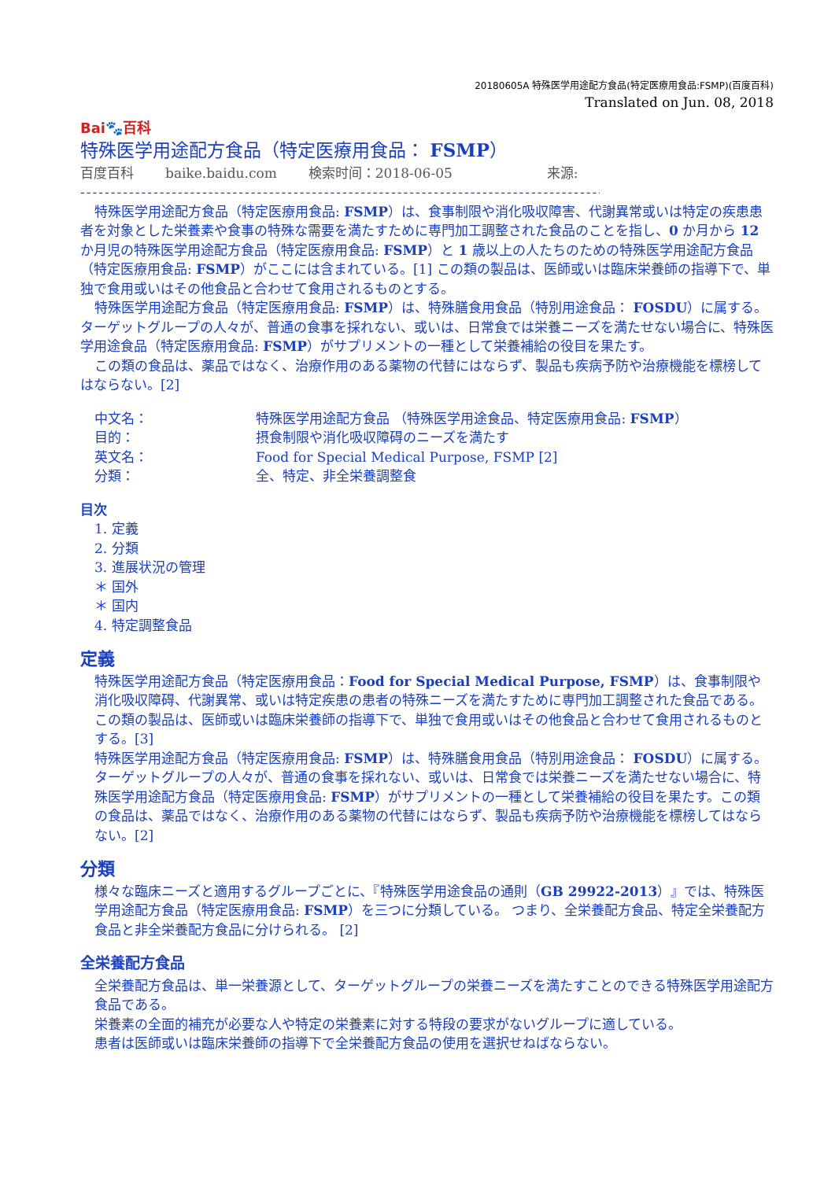20180605A 特殊医学用途配方食品(特定医療用食品:FSMP)(百度百科)
Translated on Jun. 08, 2018
Bai🐾百科
特殊医学用途配方食品（特定医療用食品： FSMP）
百度百科 baike.baidu.com 検索时间：2018-06-05 来源:
-----------------------------------------------------------------------------------------
特殊医学用途配方食品（特定医療用食品: FSMP）は、食事制限や消化吸収障害、代謝異常或いは特定の疾患患者を対象とした栄養素や食事の特殊な需要を満たすために専門加工調整された食品のことを指し、0 か月から 12 か月児の特殊医学用途配方食品（特定医療用食品: FSMP）と 1 歳以上の人たちのための特殊医学用途配方食品（特定医療用食品: FSMP）がここには含まれている。[1] この類の製品は、医師或いは臨床栄養師の指導下で、単独で食用或いはその他食品と合わせて食用されるものとする。
特殊医学用途配方食品（特定医療用食品: FSMP）は、特殊膳食用食品（特別用途食品： FOSDU）に属する。ターゲットグループの人々が、普通の食事を採れない、或いは、日常食では栄養ニーズを満たせない場合に、特殊医学用途食品（特定医療用食品: FSMP）がサプリメントの一種として栄養補給の役目を果たす。
この類の食品は、薬品ではなく、治療作用のある薬物の代替にはならず、製品も疾病予防や治療機能を標榜してはならない。[2]
| 中文名： | 特殊医学用途配方食品 （特殊医学用途食品、特定医療用食品: FSMP ） |
| 目的： | 摂食制限や消化吸収障碍のニーズを満たす |
| 英文名： | Food for Special Medical Purpose, FSMP [2] |
| 分類： | 全、特定、非全栄養調整食 |
目次
1. 定義
2. 分類
3. 進展状況の管理
＊ 国外
＊ 国内
4. 特定調整食品
定義
特殊医学用途配方食品（特定医療用食品：Food for Special Medical Purpose, FSMP）は、食事制限や消化吸収障碍、代謝異常、或いは特定疾患の患者の特殊ニーズを満たすために専門加工調整された食品である。 この類の製品は、医師或いは臨床栄養師の指導下で、単独で食用或いはその他食品と合わせて食用されるものとする。[3]
特殊医学用途配方食品（特定医療用食品: FSMP）は、特殊膳食用食品（特別用途食品： FOSDU）に属する。ターゲットグループの人々が、普通の食事を採れない、或いは、日常食では栄養ニーズを満たせない場合に、特殊医学用途配方食品（特定医療用食品: FSMP）がサプリメントの一種として栄養補給の役目を果たす。この類の食品は、薬品ではなく、治療作用のある薬物の代替にはならず、製品も疾病予防や治療機能を標榜してはならない。[2]
分類
様々な臨床ニーズと適用するグループごとに、『特殊医学用途食品の通則（GB 29922-2013）』では、特殊医学用途配方食品（特定医療用食品: FSMP）を三つに分類している。 つまり、全栄養配方食品、特定全栄養配方食品と非全栄養配方食品に分けられる。 [2]
全栄養配方食品
全栄養配方食品は、単一栄養源として、ターゲットグループの栄養ニーズを満たすことのできる特殊医学用途配方食品である。
栄養素の全面的補充が必要な人や特定の栄養素に対する特段の要求がないグループに適している。
患者は医師或いは臨床栄養師の指導下で全栄養配方食品の使用を選択せねばならない。